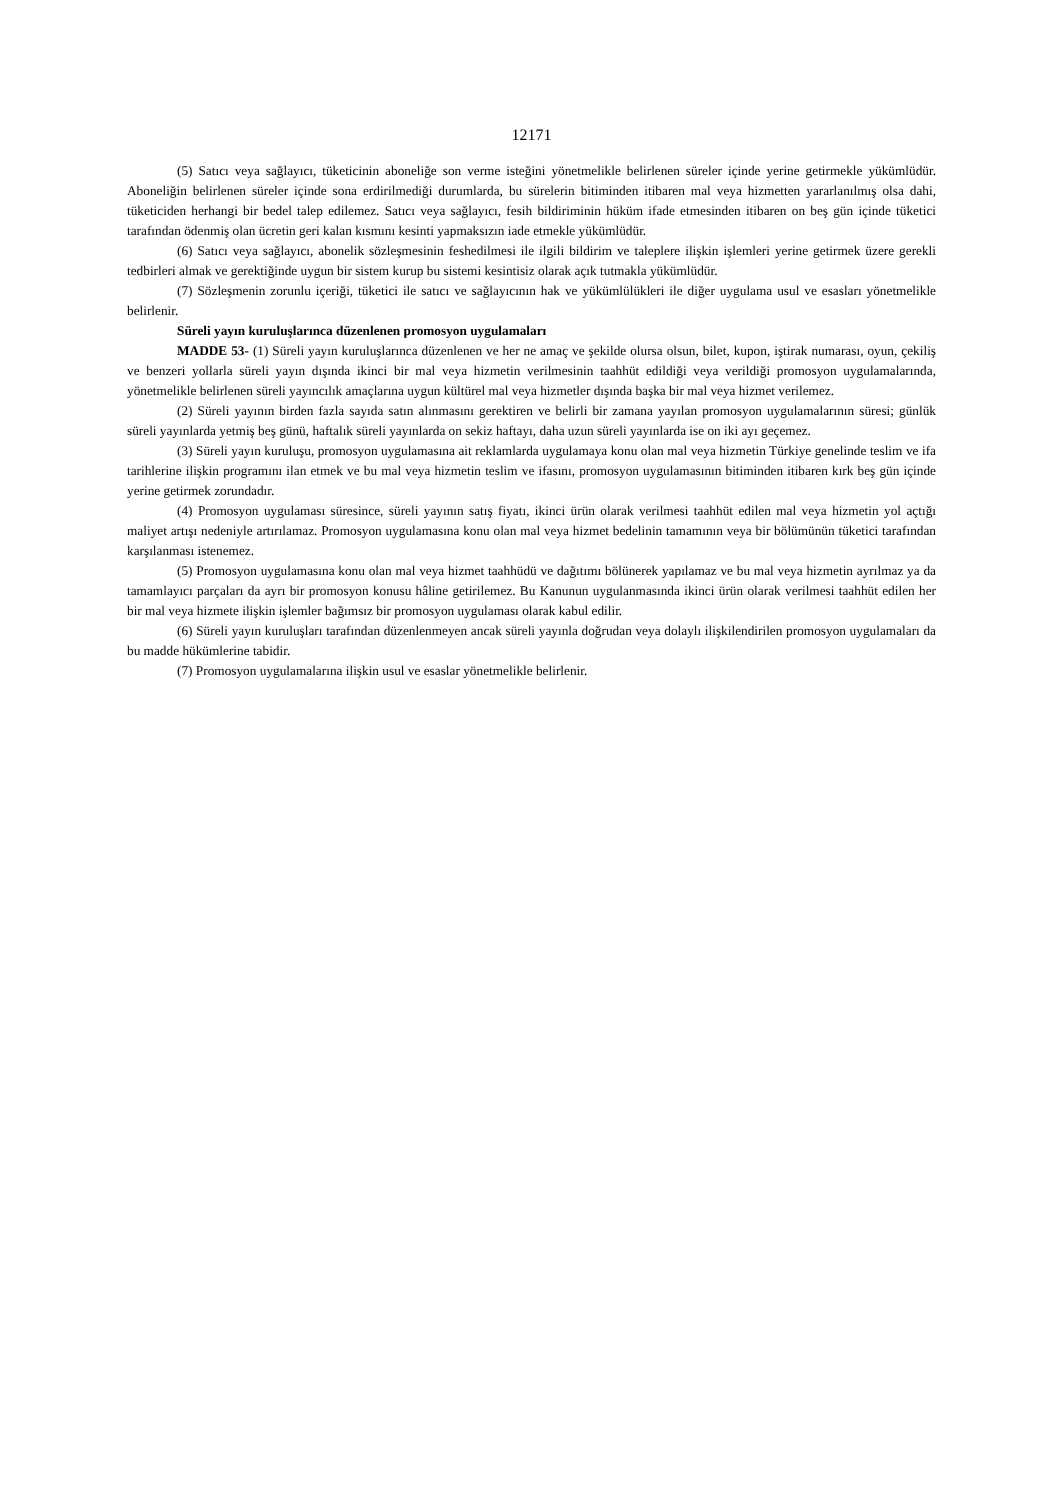12171
(5) Satıcı veya sağlayıcı, tüketicinin aboneliğe son verme isteğini yönetmelikle belirlenen süreler içinde yerine getirmekle yükümlüdür. Aboneliğin belirlenen süreler içinde sona erdirilmediği durumlarda, bu sürelerin bitiminden itibaren mal veya hizmetten yararlanılmış olsa dahi, tüketiciden herhangi bir bedel talep edilemez. Satıcı veya sağlayıcı, fesih bildiriminin hüküm ifade etmesinden itibaren on beş gün içinde tüketici tarafından ödenmiş olan ücretin geri kalan kısmını kesinti yapmaksızın iade etmekle yükümlüdür.
(6) Satıcı veya sağlayıcı, abonelik sözleşmesinin feshedilmesi ile ilgili bildirim ve taleplere ilişkin işlemleri yerine getirmek üzere gerekli tedbirleri almak ve gerektiğinde uygun bir sistem kurup bu sistemi kesintisiz olarak açık tutmakla yükümlüdür.
(7) Sözleşmenin zorunlu içeriği, tüketici ile satıcı ve sağlayıcının hak ve yükümlülükleri ile diğer uygulama usul ve esasları yönetmelikle belirlenir.
Süreli yayın kuruluşlarınca düzenlenen promosyon uygulamaları
MADDE 53- (1) Süreli yayın kuruluşlarınca düzenlenen ve her ne amaç ve şekilde olursa olsun, bilet, kupon, iştirak numarası, oyun, çekiliş ve benzeri yollarla süreli yayın dışında ikinci bir mal veya hizmetin verilmesinin taahhüt edildiği veya verildiği promosyon uygulamalarında, yönetmelikle belirlenen süreli yayıncılık amaçlarına uygun kültürel mal veya hizmetler dışında başka bir mal veya hizmet verilemez.
(2) Süreli yayının birden fazla sayıda satın alınmasını gerektiren ve belirli bir zamana yayılan promosyon uygulamalarının süresi; günlük süreli yayınlarda yetmiş beş günü, haftalık süreli yayınlarda on sekiz haftayı, daha uzun süreli yayınlarda ise on iki ayı geçemez.
(3) Süreli yayın kuruluşu, promosyon uygulamasına ait reklamlarda uygulamaya konu olan mal veya hizmetin Türkiye genelinde teslim ve ifa tarihlerine ilişkin programını ilan etmek ve bu mal veya hizmetin teslim ve ifasını, promosyon uygulamasının bitiminden itibaren kırk beş gün içinde yerine getirmek zorundadır.
(4) Promosyon uygulaması süresince, süreli yayının satış fiyatı, ikinci ürün olarak verilmesi taahhüt edilen mal veya hizmetin yol açtığı maliyet artışı nedeniyle artırılamaz. Promosyon uygulamasına konu olan mal veya hizmet bedelinin tamamının veya bir bölümünün tüketici tarafından karşılanması istenemez.
(5) Promosyon uygulamasına konu olan mal veya hizmet taahhüdü ve dağıtımı bölünerek yapılamaz ve bu mal veya hizmetin ayrılmaz ya da tamamlayıcı parçaları da ayrı bir promosyon konusu hâline getirilemez. Bu Kanunun uygulanmasında ikinci ürün olarak verilmesi taahhüt edilen her bir mal veya hizmete ilişkin işlemler bağımsız bir promosyon uygulaması olarak kabul edilir.
(6) Süreli yayın kuruluşları tarafından düzenlenmeyen ancak süreli yayınla doğrudan veya dolaylı ilişkilendirilen promosyon uygulamaları da bu madde hükümlerine tabidir.
(7) Promosyon uygulamalarına ilişkin usul ve esaslar yönetmelikle belirlenir.